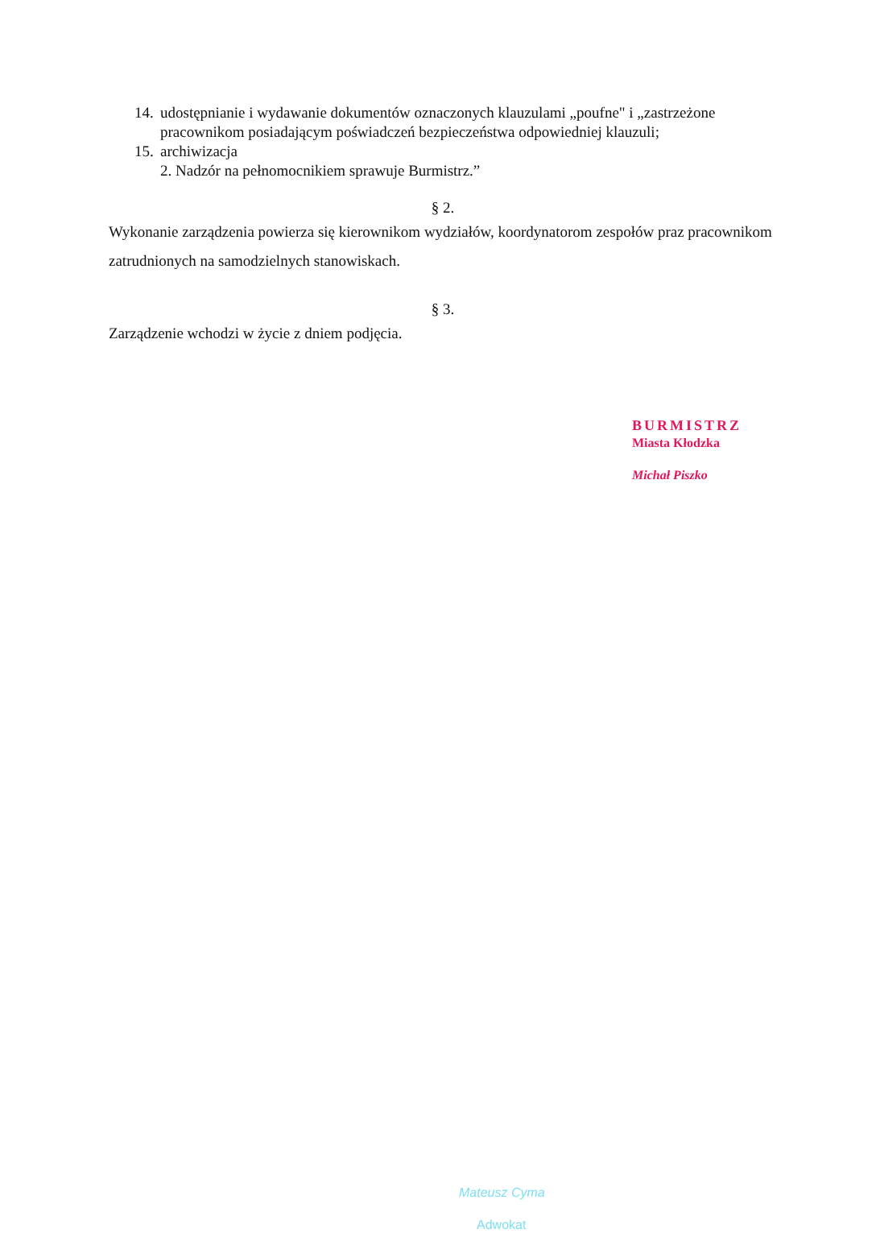14. udostępnianie i wydawanie dokumentów oznaczonych klauzulami „poufne" i „zastrzeżone pracownikom posiadającym poświadczeń bezpieczeństwa odpowiedniej klauzuli;
15. archiwizacja
2. Nadzór na pełnomocnikiem sprawuje Burmistrz.”
§ 2.
Wykonanie zarządzenia powierza się kierownikom wydziałów, koordynatorom zespołów praz pracownikom zatrudnionych na samodzielnych stanowiskach.
§ 3.
Zarządzenie wchodzi w życie z dniem podjęcia.
BURMISTRZ
Miasta Kłodzka
Michał Piszko
Mateusz Cyma
Adwokat